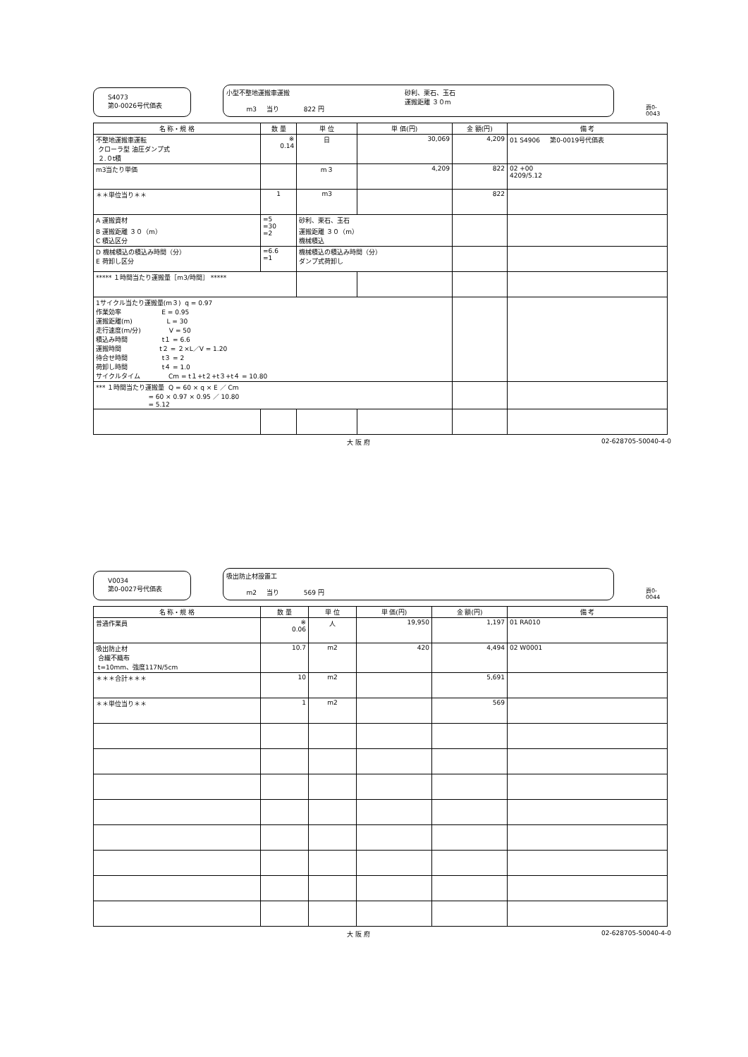S4073
第0-0026号代価表
小型不整地運搬車運搬
m3 当り 822 円
砂利、栗石、玉石
運搬距離 ３０m
頁0-0043
| 名 称・規 格 | 数 量 | 単 位 | 単 価(円) | 金 額(円) | 備 考 |
| --- | --- | --- | --- | --- | --- |
| 不整地運搬車運転 クローラ型 油圧ダンプ式 ２.０t積 | ※ 0.14 | 日 | 30,069 | 4,209 | 01 S4906 第0-0019号代価表 |
| m3当たり単価 | | m３ | 4,209 | 822 | 02 +00 4209/5.12 |
| ＊＊単位当り＊＊ | 1 | m3 | | 822 | |
| A 運搬資材 B 運搬距離 ３０（m） C 積込区分 | =5 =30 =2 | 砂利、栗石、玉石 運搬距離 ３０（m） 機械積込 | | | |
| D 機械積込の積込み時間（分） E 荷卸し区分 | =6.6 =1 | 機械積込の積込み時間（分） ダンプ式荷卸し | | | |
| ***** １時間当たり運搬量［m3/時間］ ***** | | | | | |
| 1サイクル当たり運搬量(m３) q = 0.97 作業効率 E = 0.95 運搬距離(m) L = 30 走行速度(m/分) V = 50 積込み時間 t１ = 6.6 運搬時間 t２ = ２×L／V = 1.20 待合せ時間 t３ = 2 荷卸し時間 t４ = 1.0 サイクルタイム Cm = t１+t２+t３+t４ = 10.80 | | | | | |
| *** １時間当たり運搬量 Q = 60 × q × E ／ Cm = 60 × 0.97 × 0.95 ／ 10.80 = 5.12 | | | | | |
大 阪 府 02-628705-50040-4-0
V0034
第0-0027号代価表
吸出防止材設置工
m2 当り 569 円
頁0-0044
| 名 称・規 格 | 数 量 | 単 位 | 単 価(円) | 金 額(円) | 備 考 |
| --- | --- | --- | --- | --- | --- |
| 普通作業員 | ※ 0.06 | 人 | 19,950 | 1,197 | 01 RA010 |
| 吸出防止材 合繊不織布 t=10mm、強度117N/5cm | 10.7 | m2 | 420 | 4,494 | 02 W0001 |
| ＊＊＊合計＊＊＊ | 10 | m2 | | 5,691 | |
| ＊＊単位当り＊＊ | 1 | m2 | | 569 | |
大 阪 府 02-628705-50040-4-0